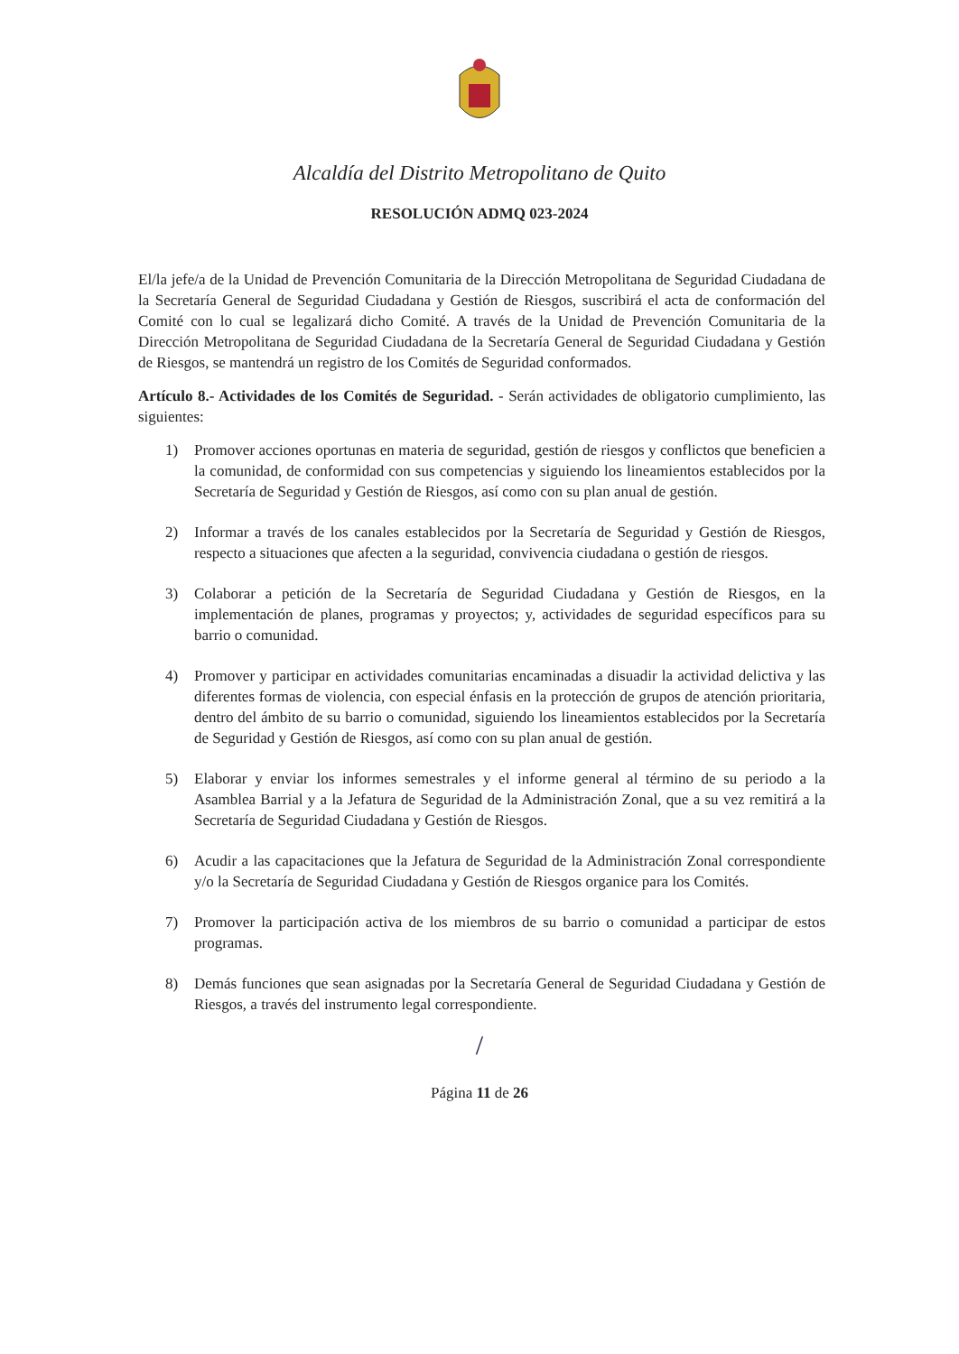Alcaldía del Distrito Metropolitano de Quito
RESOLUCIÓN ADMQ 023-2024
El/la jefe/a de la Unidad de Prevención Comunitaria de la Dirección Metropolitana de Seguridad Ciudadana de la Secretaría General de Seguridad Ciudadana y Gestión de Riesgos, suscribirá el acta de conformación del Comité con lo cual se legalizará dicho Comité. A través de la Unidad de Prevención Comunitaria de la Dirección Metropolitana de Seguridad Ciudadana de la Secretaría General de Seguridad Ciudadana y Gestión de Riesgos, se mantendrá un registro de los Comités de Seguridad conformados.
Artículo 8.- Actividades de los Comités de Seguridad. - Serán actividades de obligatorio cumplimiento, las siguientes:
1) Promover acciones oportunas en materia de seguridad, gestión de riesgos y conflictos que beneficien a la comunidad, de conformidad con sus competencias y siguiendo los lineamientos establecidos por la Secretaría de Seguridad y Gestión de Riesgos, así como con su plan anual de gestión.
2) Informar a través de los canales establecidos por la Secretaría de Seguridad y Gestión de Riesgos, respecto a situaciones que afecten a la seguridad, convivencia ciudadana o gestión de riesgos.
3) Colaborar a petición de la Secretaría de Seguridad Ciudadana y Gestión de Riesgos, en la implementación de planes, programas y proyectos; y, actividades de seguridad específicos para su barrio o comunidad.
4) Promover y participar en actividades comunitarias encaminadas a disuadir la actividad delictiva y las diferentes formas de violencia, con especial énfasis en la protección de grupos de atención prioritaria, dentro del ámbito de su barrio o comunidad, siguiendo los lineamientos establecidos por la Secretaría de Seguridad y Gestión de Riesgos, así como con su plan anual de gestión.
5) Elaborar y enviar los informes semestrales y el informe general al término de su periodo a la Asamblea Barrial y a la Jefatura de Seguridad de la Administración Zonal, que a su vez remitirá a la Secretaría de Seguridad Ciudadana y Gestión de Riesgos.
6) Acudir a las capacitaciones que la Jefatura de Seguridad de la Administración Zonal correspondiente y/o la Secretaría de Seguridad Ciudadana y Gestión de Riesgos organice para los Comités.
7) Promover la participación activa de los miembros de su barrio o comunidad a participar de estos programas.
8) Demás funciones que sean asignadas por la Secretaría General de Seguridad Ciudadana y Gestión de Riesgos, a través del instrumento legal correspondiente.
/
Página 11 de 26